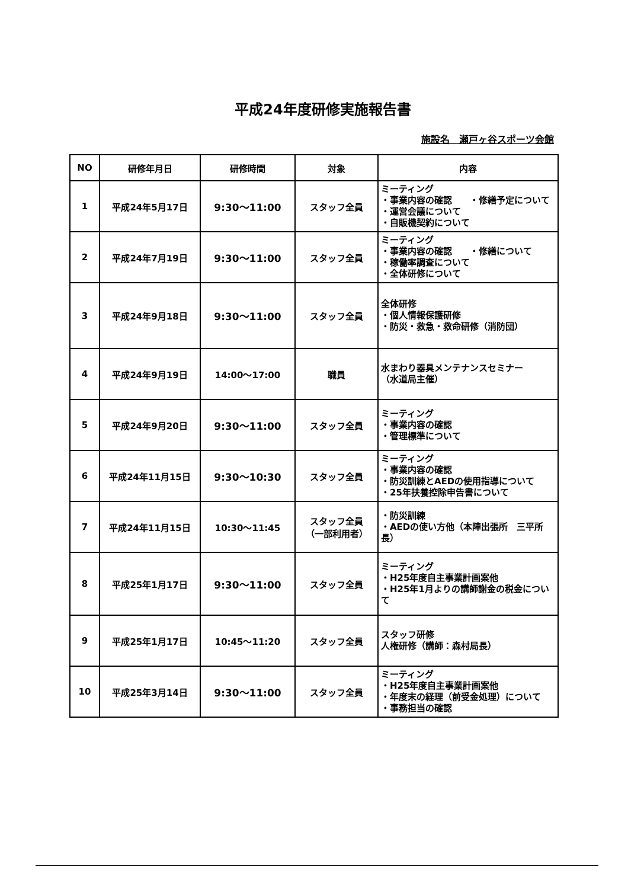平成24年度研修実施報告書
施設名　瀬戸ヶ谷スポーツ会館
| NO | 研修年月日 | 研修時間 | 対象 | 内容 |
| --- | --- | --- | --- | --- |
| 1 | 平成24年5月17日 | 9:30～11:00 | スタッフ全員 | ミーティング ・事業内容の確認 ・修繕予定について ・運営会議について ・自販機契約について |
| 2 | 平成24年7月19日 | 9:30～11:00 | スタッフ全員 | ミーティング ・事業内容の確認 ・修繕について ・稼働率調査について ・全体研修について |
| 3 | 平成24年9月18日 | 9:30～11:00 | スタッフ全員 | 全体研修 ・個人情報保護研修 ・防災・救急・救命研修（消防団） |
| 4 | 平成24年9月19日 | 14:00～17:00 | 職員 | 水まわり器具メンテナンスセミナー （水道局主催） |
| 5 | 平成24年9月20日 | 9:30～11:00 | スタッフ全員 | ミーティング ・事業内容の確認 ・管理標準について |
| 6 | 平成24年11月15日 | 9:30～10:30 | スタッフ全員 | ミーティング ・事業内容の確認 ・防災訓練とAEDの使用指導について ・25年扶養控除申告書について |
| 7 | 平成24年11月15日 | 10:30～11:45 | スタッフ全員 （一部利用者） | ・防災訓練 ・AEDの使い方他（本陣出張所 三平所長） |
| 8 | 平成25年1月17日 | 9:30～11:00 | スタッフ全員 | ミーティング ・H25年度自主事業計画案他 ・H25年1月よりの講師謝金の税金について |
| 9 | 平成25年1月17日 | 10:45～11:20 | スタッフ全員 | スタッフ研修 人権研修（講師：森村局長） |
| 10 | 平成25年3月14日 | 9:30～11:00 | スタッフ全員 | ミーティング ・H25年度自主事業計画案他 ・年度末の経理（前受金処理）について ・事務担当の確認 |